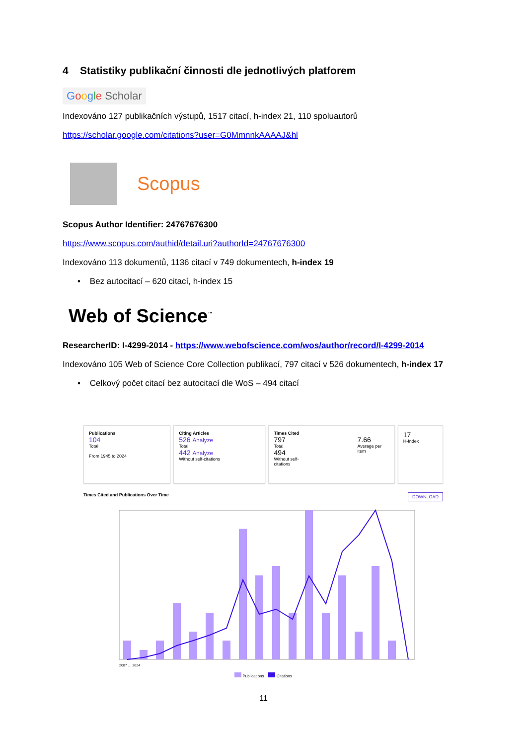4 Statistiky publikační činnosti dle jednotlivých platforem
Google Scholar
Indexováno 127 publikačních výstupů, 1517 citací, h-index 21, 110 spoluautorů
https://scholar.google.com/citations?user=G0MmnnkAAAAJ&hl
Scopus
Scopus Author Identifier: 24767676300
https://www.scopus.com/authid/detail.uri?authorId=24767676300
Indexováno 113 dokumentů, 1136 citací v 749 dokumentech, h-index 19
• Bez autocitací – 620 citací, h-index 15
Web of Science<sup>™</sup>
ResearcherID: I-4299-2014 - https://www.webofscience.com/wos/author/record/I-4299-2014
Indexováno 105 Web of Science Core Collection publikací, 797 citací v 526 dokumentech, h-index 17
• Celkový počet citací bez autocitací dle WoS – 494 citací
Publications
104
Total
From 1945 to 2024
Citing Articles
526 Analyze
Total
442 Analyze
Without self-citations
Times Cited
797
Total
494
Without self-citations
7.66
Average per item
17
H-Index
Times Cited and Publications Over Time DOWNLOAD
2007 … 2024
Publications Citations
11